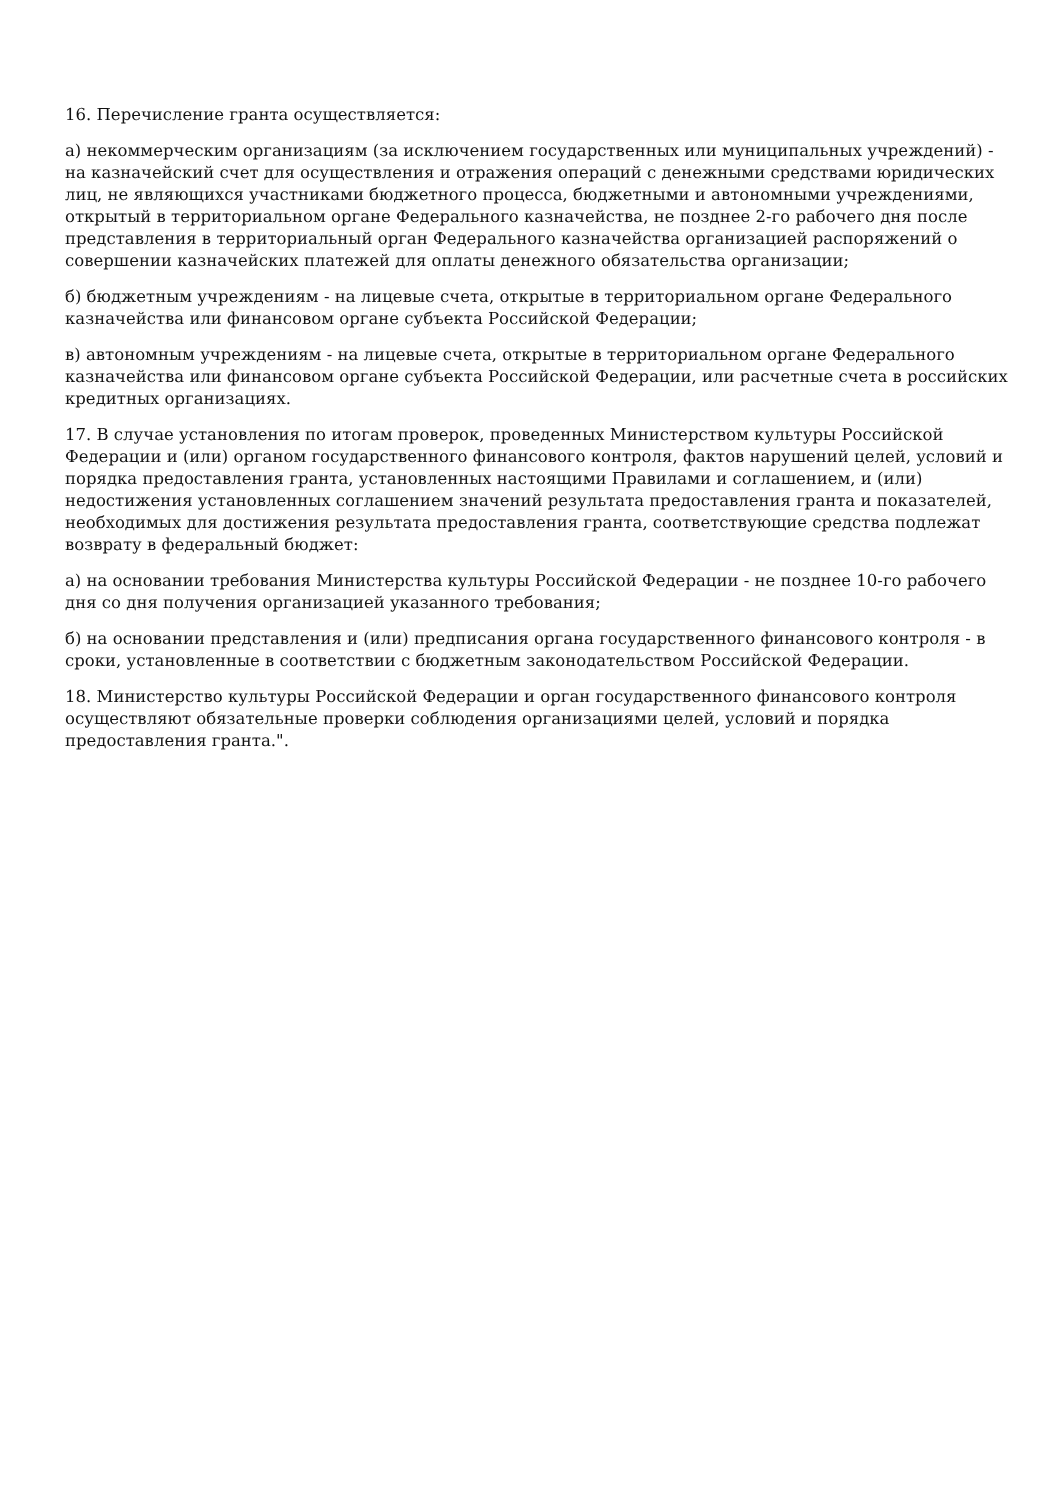16. Перечисление гранта осуществляется:
а) некоммерческим организациям (за исключением государственных или муниципальных учреждений) - на казначейский счет для осуществления и отражения операций с денежными средствами юридических лиц, не являющихся участниками бюджетного процесса, бюджетными и автономными учреждениями, открытый в территориальном органе Федерального казначейства, не позднее 2-го рабочего дня после представления в территориальный орган Федерального казначейства организацией распоряжений о совершении казначейских платежей для оплаты денежного обязательства организации;
б) бюджетным учреждениям - на лицевые счета, открытые в территориальном органе Федерального казначейства или финансовом органе субъекта Российской Федерации;
в) автономным учреждениям - на лицевые счета, открытые в территориальном органе Федерального казначейства или финансовом органе субъекта Российской Федерации, или расчетные счета в российских кредитных организациях.
17. В случае установления по итогам проверок, проведенных Министерством культуры Российской Федерации и (или) органом государственного финансового контроля, фактов нарушений целей, условий и порядка предоставления гранта, установленных настоящими Правилами и соглашением, и (или) недостижения установленных соглашением значений результата предоставления гранта и показателей, необходимых для достижения результата предоставления гранта, соответствующие средства подлежат возврату в федеральный бюджет:
а) на основании требования Министерства культуры Российской Федерации - не позднее 10-го рабочего дня со дня получения организацией указанного требования;
б) на основании представления и (или) предписания органа государственного финансового контроля - в сроки, установленные в соответствии с бюджетным законодательством Российской Федерации.
18. Министерство культуры Российской Федерации и орган государственного финансового контроля осуществляют обязательные проверки соблюдения организациями целей, условий и порядка предоставления гранта.".